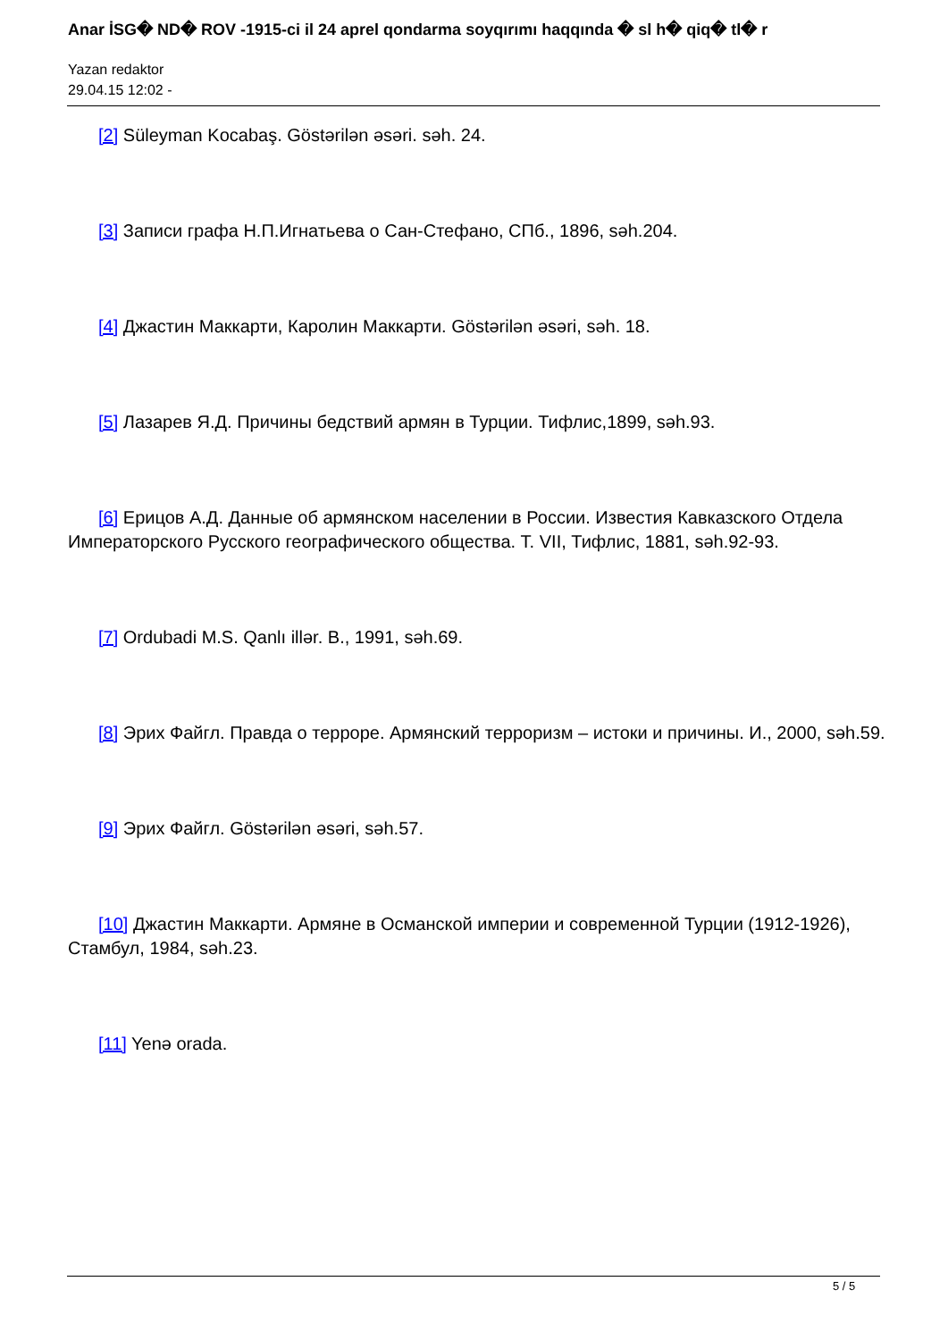Anar İSG� ND� ROV -1915-ci il 24 aprel qondarma soyqırımı haqqında � sl h� qiq� tl� r
Yazan redaktor
29.04.15 12:02 -
[2] Süleyman Kocabaş. Göstərilən əsəri. səh. 24.
[3] Записи графа Н.П.Игнатьева о Сан-Стефано, СПб., 1896, səh.204.
[4] Джастин Маккарти, Каролин Маккарти. Göstərilən əsəri, səh. 18.
[5] Лазарев Я.Д. Причины бедствий армян в Турции. Тифлис,1899, səh.93.
[6] Ерицов А.Д. Данные об армянском населении в России. Известия Кавказского Отдела Императорского Русского географического общества. Т. VII, Тифлис, 1881, səh.92-93.
[7] Ordubadi M.S. Qanlı illər. B., 1991, səh.69.
[8] Эрих Файгл. Правда о терроре. Армянский терроризм – истоки и причины. И., 2000, səh.59.
[9] Эрих Файгл. Göstərilən əsəri, səh.57.
[10] Джастин Маккарти. Армяне в Османской империи и современной Турции (1912-1926), Стамбул, 1984, səh.23.
[11] Yenə orada.
5 / 5